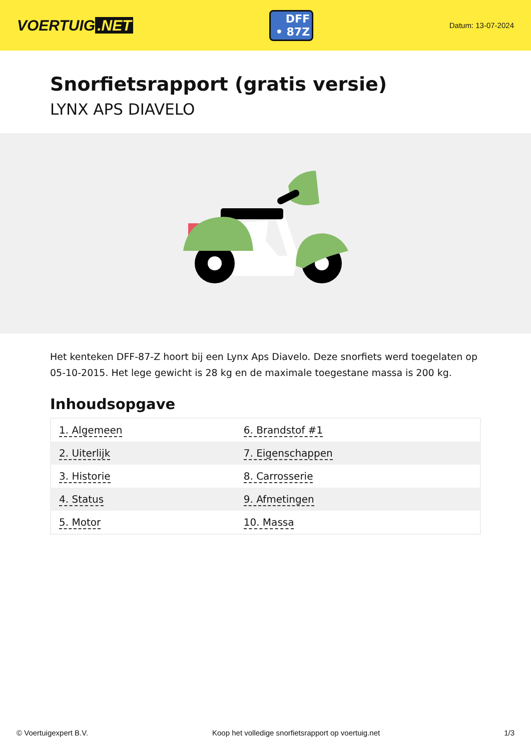VOERTUIG.NET
DFF
• 87Z
Datum: 13-07-2024
Snorfietsrapport (gratis versie)
LYNX APS DIAVELO
Het kenteken DFF-87-Z hoort bij een Lynx Aps Diavelo. Deze snorfiets werd toegelaten op 05-10-2015. Het lege gewicht is 28 kg en de maximale toegestane massa is 200 kg.
Inhoudsopgave
| 1. Algemeen | 6. Brandstof #1 |
| 2. Uiterlijk | 7. Eigenschappen |
| 3. Historie | 8. Carrosserie |
| 4. Status | 9. Afmetingen |
| 5. Motor | 10. Massa |
© Voertuigexpert B.V. Koop het volledige snorfietsrapport op voertuig.net 1/3